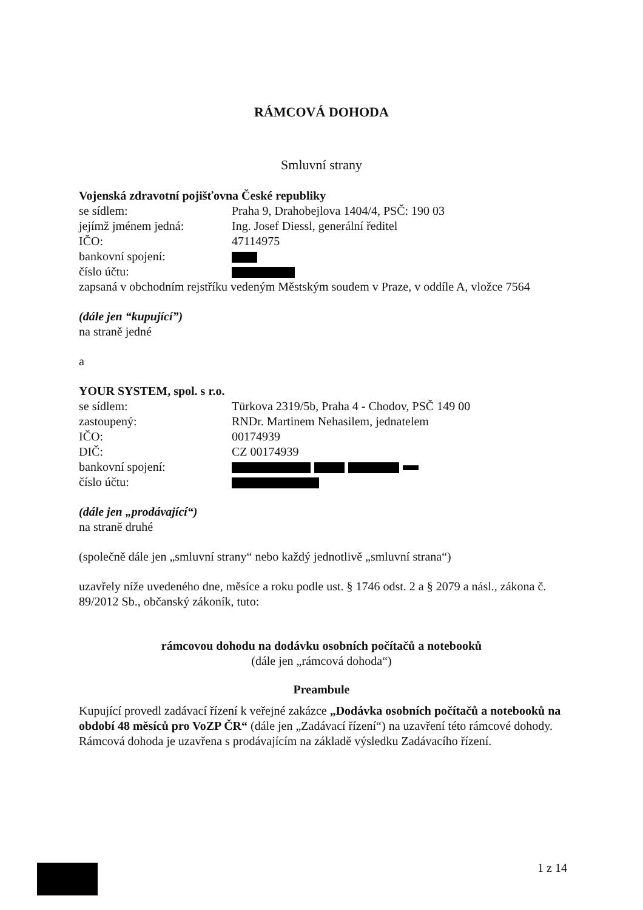RÁMCOVÁ DOHODA
Smluvní strany
Vojenská zdravotní pojišťovna České republiky
se sídlem: Praha 9, Drahobejlova 1404/4, PSČ: 190 03
jejímž jménem jedná: Ing. Josef Diessl, generální ředitel
IČO: 47114975
bankovní spojení:
číslo účtu:
zapsaná v obchodním rejstříku vedeným Městským soudem v Praze, v oddíle A, vložce 7564
(dále jen “kupující”)
na straně jedné
a
YOUR SYSTEM, spol. s r.o.
se sídlem: Türkova 2319/5b, Praha 4 - Chodov, PSČ 149 00
zastoupený: RNDr. Martinem Nehasilem, jednatelem
IČO: 00174939
DIČ: CZ 00174939
bankovní spojení:
číslo účtu:
(dále jen „prodávající“)
na straně druhé
(společně dále jen „smluvní strany“ nebo každý jednotlivě „smluvní strana“)
uzavřely níže uvedeného dne, měsíce a roku podle ust. § 1746 odst. 2 a § 2079 a násl., zákona č. 89/2012 Sb., občanský zákoník, tuto:
rámcovou dohodu na dodávku osobních počítačů a notebooků
(dále jen „rámcová dohoda“)
Preambule
Kupující provedl zadávací řízení k veřejné zakázce „Dodávka osobních počítačů a notebooků na období 48 měsíců pro VoZP ČR“ (dále jen „Zadávací řízení“) na uzavření této rámcové dohody. Rámcová dohoda je uzavřena s prodávajícím na základě výsledku Zadávacího řízení.
1 z 14